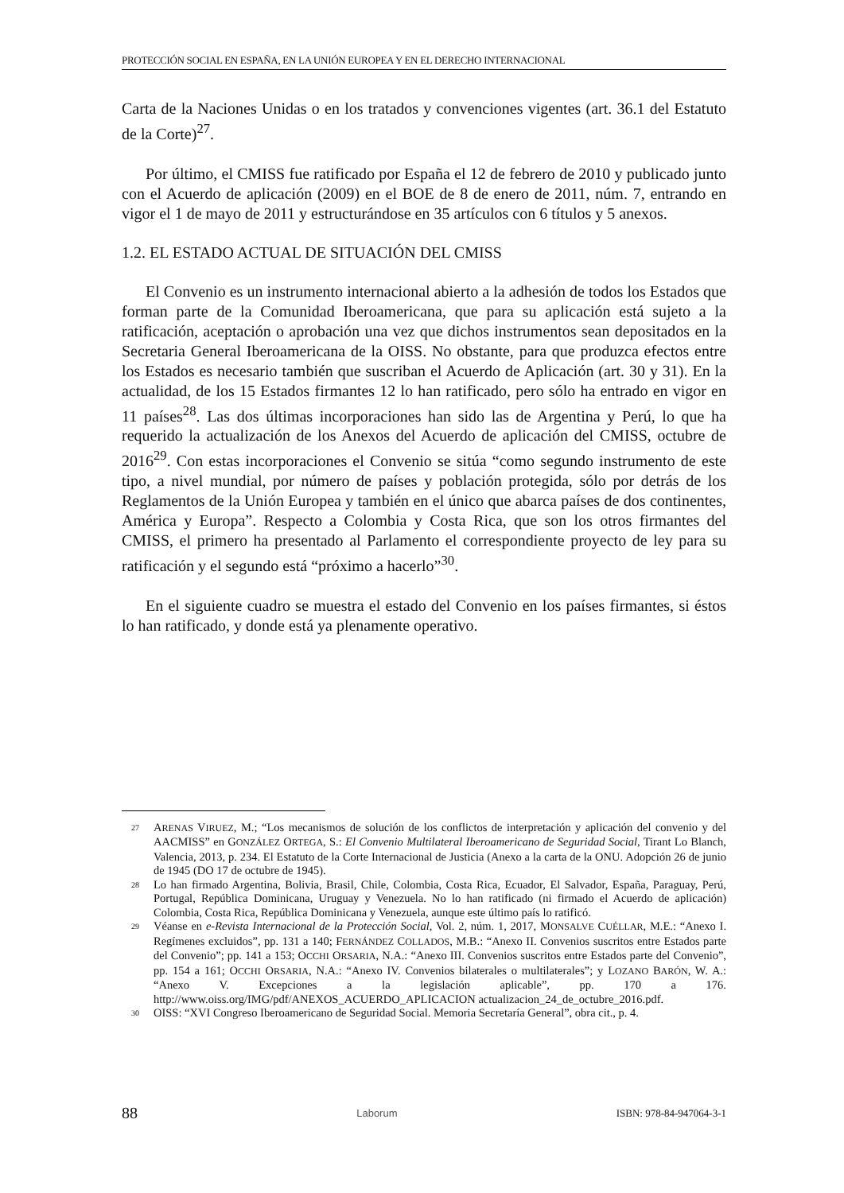PROTECCIÓN SOCIAL EN ESPAÑA, EN LA UNIÓN EUROPEA Y EN EL DERECHO INTERNACIONAL
Carta de la Naciones Unidas o en los tratados y convenciones vigentes (art. 36.1 del Estatuto de la Corte)<sup>27</sup>.
Por último, el CMISS fue ratificado por España el 12 de febrero de 2010 y publicado junto con el Acuerdo de aplicación (2009) en el BOE de 8 de enero de 2011, núm. 7, entrando en vigor el 1 de mayo de 2011 y estructurándose en 35 artículos con 6 títulos y 5 anexos.
1.2. EL ESTADO ACTUAL DE SITUACIÓN DEL CMISS
El Convenio es un instrumento internacional abierto a la adhesión de todos los Estados que forman parte de la Comunidad Iberoamericana, que para su aplicación está sujeto a la ratificación, aceptación o aprobación una vez que dichos instrumentos sean depositados en la Secretaria General Iberoamericana de la OISS. No obstante, para que produzca efectos entre los Estados es necesario también que suscriban el Acuerdo de Aplicación (art. 30 y 31). En la actualidad, de los 15 Estados firmantes 12 lo han ratificado, pero sólo ha entrado en vigor en 11 países<sup>28</sup>. Las dos últimas incorporaciones han sido las de Argentina y Perú, lo que ha requerido la actualización de los Anexos del Acuerdo de aplicación del CMISS, octubre de 2016<sup>29</sup>. Con estas incorporaciones el Convenio se sitúa “como segundo instrumento de este tipo, a nivel mundial, por número de países y población protegida, sólo por detrás de los Reglamentos de la Unión Europea y también en el único que abarca países de dos continentes, América y Europa”. Respecto a Colombia y Costa Rica, que son los otros firmantes del CMISS, el primero ha presentado al Parlamento el correspondiente proyecto de ley para su ratificación y el segundo está “próximo a hacerlo”<sup>30</sup>.
En el siguiente cuadro se muestra el estado del Convenio en los países firmantes, si éstos lo han ratificado, y donde está ya plenamente operativo.
27 ARENAS VIRUEZ, M.; “Los mecanismos de solución de los conflictos de interpretación y aplicación del convenio y del AACMISS” en GONZÁLEZ ORTEGA, S.: El Convenio Multilateral Iberoamericano de Seguridad Social, Tirant Lo Blanch, Valencia, 2013, p. 234. El Estatuto de la Corte Internacional de Justicia (Anexo a la carta de la ONU. Adopción 26 de junio de 1945 (DO 17 de octubre de 1945).
28 Lo han firmado Argentina, Bolivia, Brasil, Chile, Colombia, Costa Rica, Ecuador, El Salvador, España, Paraguay, Perú, Portugal, República Dominicana, Uruguay y Venezuela. No lo han ratificado (ni firmado el Acuerdo de aplicación) Colombia, Costa Rica, República Dominicana y Venezuela, aunque este último país lo ratificó.
29 Véanse en e-Revista Internacional de la Protección Social, Vol. 2, núm. 1, 2017, MONSALVE CUÉLLAR, M.E.: “Anexo I. Regímenes excluidos”, pp. 131 a 140; FERNÁNDEZ COLLADOS, M.B.: “Anexo II. Convenios suscritos entre Estados parte del Convenio”; pp. 141 a 153; OCCHI ORSARIA, N.A.: “Anexo III. Convenios suscritos entre Estados parte del Convenio”, pp. 154 a 161; OCCHI ORSARIA, N.A.: “Anexo IV. Convenios bilaterales o multilaterales”; y LOZANO BARÓN, W. A.: “Anexo V. Excepciones a la legislación aplicable”, pp. 170 a 176. http://www.oiss.org/IMG/pdf/ANEXOS_ACUERDO_APLICACION actualizacion_24_de_octubre_2016.pdf.
30 OISS: “XVI Congreso Iberoamericano de Seguridad Social. Memoria Secretaría General”, obra cit., p. 4.
88 Laborum ISBN: 978-84-947064-3-1